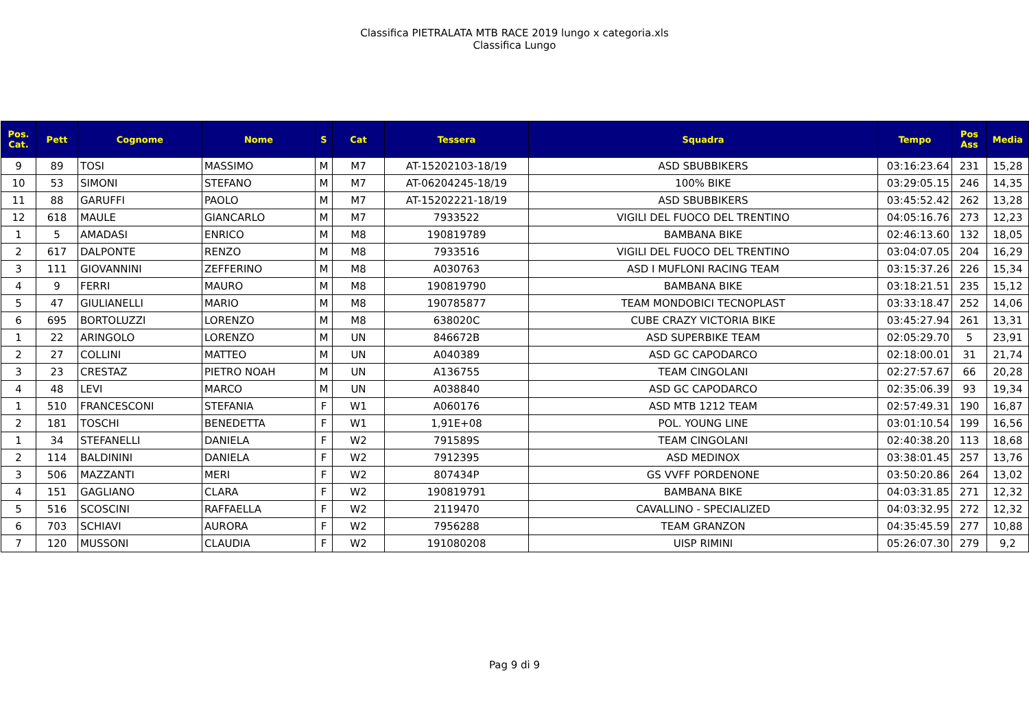Classifica PIETRALATA MTB RACE 2019 lungo x categoria.xls
Classifica Lungo
| Pos. Cat. | Pett | Cognome | Nome | S | Cat | Tessera | Squadra | Tempo | Pos Ass | Media |
| --- | --- | --- | --- | --- | --- | --- | --- | --- | --- | --- |
| 9 | 89 | TOSI | MASSIMO | M | M7 | AT-15202103-18/19 | ASD SBUBBIKERS | 03:16:23.64 | 231 | 15,28 |
| 10 | 53 | SIMONI | STEFANO | M | M7 | AT-06204245-18/19 | 100% BIKE | 03:29:05.15 | 246 | 14,35 |
| 11 | 88 | GARUFFI | PAOLO | M | M7 | AT-15202221-18/19 | ASD SBUBBIKERS | 03:45:52.42 | 262 | 13,28 |
| 12 | 618 | MAULE | GIANCARLO | M | M7 | 7933522 | VIGILI DEL FUOCO DEL TRENTINO | 04:05:16.76 | 273 | 12,23 |
| 1 | 5 | AMADASI | ENRICO | M | M8 | 190819789 | BAMBANA BIKE | 02:46:13.60 | 132 | 18,05 |
| 2 | 617 | DALPONTE | RENZO | M | M8 | 7933516 | VIGILI DEL FUOCO DEL TRENTINO | 03:04:07.05 | 204 | 16,29 |
| 3 | 111 | GIOVANNINI | ZEFFERINO | M | M8 | A030763 | ASD I MUFLONI RACING TEAM | 03:15:37.26 | 226 | 15,34 |
| 4 | 9 | FERRI | MAURO | M | M8 | 190819790 | BAMBANA BIKE | 03:18:21.51 | 235 | 15,12 |
| 5 | 47 | GIULIANELLI | MARIO | M | M8 | 190785877 | TEAM MONDOBICI TECNOPLAST | 03:33:18.47 | 252 | 14,06 |
| 6 | 695 | BORTOLUZZI | LORENZO | M | M8 | 638020C | CUBE CRAZY VICTORIA BIKE | 03:45:27.94 | 261 | 13,31 |
| 1 | 22 | ARINGOLO | LORENZO | M | UN | 846672B | ASD SUPERBIKE TEAM | 02:05:29.70 | 5 | 23,91 |
| 2 | 27 | COLLINI | MATTEO | M | UN | A040389 | ASD GC CAPODARCO | 02:18:00.01 | 31 | 21,74 |
| 3 | 23 | CRESTAZ | PIETRO NOAH | M | UN | A136755 | TEAM CINGOLANI | 02:27:57.67 | 66 | 20,28 |
| 4 | 48 | LEVI | MARCO | M | UN | A038840 | ASD GC CAPODARCO | 02:35:06.39 | 93 | 19,34 |
| 1 | 510 | FRANCESCONI | STEFANIA | F | W1 | A060176 | ASD MTB 1212 TEAM | 02:57:49.31 | 190 | 16,87 |
| 2 | 181 | TOSCHI | BENEDETTA | F | W1 | 1,91E+08 | POL. YOUNG LINE | 03:01:10.54 | 199 | 16,56 |
| 1 | 34 | STEFANELLI | DANIELA | F | W2 | 791589S | TEAM CINGOLANI | 02:40:38.20 | 113 | 18,68 |
| 2 | 114 | BALDININI | DANIELA | F | W2 | 7912395 | ASD MEDINOX | 03:38:01.45 | 257 | 13,76 |
| 3 | 506 | MAZZANTI | MERI | F | W2 | 807434P | GS VVFF PORDENONE | 03:50:20.86 | 264 | 13,02 |
| 4 | 151 | GAGLIANO | CLARA | F | W2 | 190819791 | BAMBANA BIKE | 04:03:31.85 | 271 | 12,32 |
| 5 | 516 | SCOSCINI | RAFFAELLA | F | W2 | 2119470 | CAVALLINO - SPECIALIZED | 04:03:32.95 | 272 | 12,32 |
| 6 | 703 | SCHIAVI | AURORA | F | W2 | 7956288 | TEAM GRANZON | 04:35:45.59 | 277 | 10,88 |
| 7 | 120 | MUSSONI | CLAUDIA | F | W2 | 191080208 | UISP RIMINI | 05:26:07.30 | 279 | 9,2 |
Pag 9 di 9